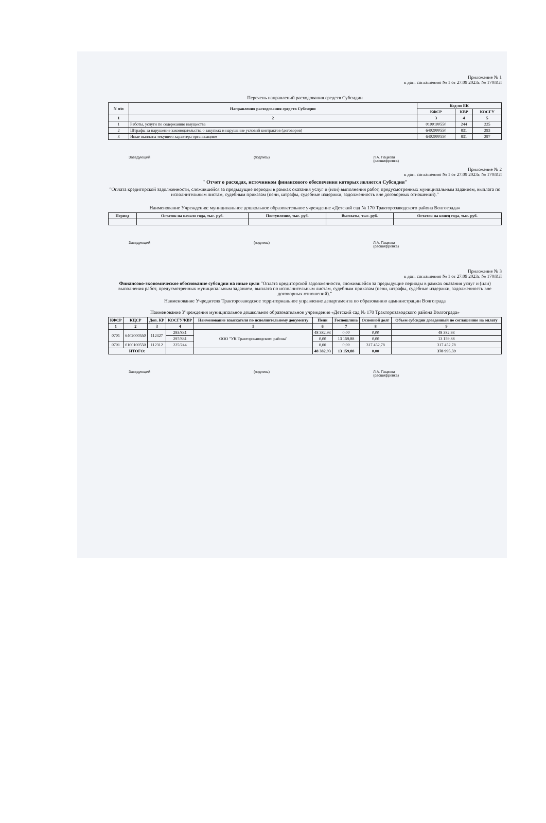Приложение № 1
к доп. соглашению № 1 от 27.09 2023г. № 170/ИЛ
Перечень направлений расходования средств Субсидии
| N п/п | Направления расходования средств Субсидии | Код по БК | | |
| --- | --- | --- | --- | --- |
| | | КФСР | КВР | КОСГУ |
| 1 | 2 | 3 | 4 | 5 |
| 1 | Работы, услуги по содержанию имущества | 0100100550 | 244 | 225 |
| 2 | Штрафы за нарушение законодательства о закупках и нарушение условий контрактов (договоров) | 6402000550 | 831 | 293 |
| 3 | Иные выплаты текущего характера организациям | 6402000550 | 831 | 297 |
Заведующий (подпись) Л.А. Пацкова
(расшифровка)
Приложение № 2
к доп. соглашению № 1 от 27.09 2023г. № 170/ИЛ
" Отчет о расходах, источником финансового обеспечения которых является Субсидия"
"Оплата кредиторской задолженности, сложившейся за предыдущие периоды в рамках оказания услуг и (или) выполнения работ, предусмотренных муниципальным заданием, выплата по исполнительным листам, судебным приказам (пени, штрафы, судебные издержки, задолженность вне договорных отношений)."
Наименование Учреждения: муниципальное дошкольное образовательное учреждение «Детский сад № 170 Тракторозаводского района Волгограда»
| Период | Остаток на начало года, тыс. руб. | Поступление, тыс. руб. | Выплаты, тыс. руб. | Остаток на конец года, тыс. руб. |
| --- | --- | --- | --- | --- |
Заведующий (подпись) Л.А. Пацкова
(расшифровка)
Приложение № 3
к доп. соглашению № 1 от 27.09 2023г. № 170/ИЛ
Финансово-экономическое обоснование субсидии на иные цели "Оплата кредиторской задолженности, сложившейся за предыдущие периоды в рамках оказания услуг и (или) выполнения работ, предусмотренных муниципальным заданием, выплата по исполнительным листам, судебным приказам (пени, штрафы, судебные издержки, задолженность вне договорных отношений)."
Наименование Учредителя Тракторозаводское территориальное управление департамента по образованию администрации Волгограда
Наименование Учреждения муниципальное дошкольное образовательное учреждение «Детский сад № 170 Тракторозаводского района Волгограда»
| КФСР | КЦСР | Доп. КР | КОСГУ/КВР | Наименование взыскателя по исполнительному документу | Пени | Госпошлина | Основной долг | Объем субсидии доведенный по соглашению на оплату |
| --- | --- | --- | --- | --- | --- | --- | --- | --- |
| 1 | 2 | 3 | 4 | 5 | 6 | 7 | 8 | 9 |
| 0701 | 6402000550 | 112327 | 293/831 | ООО "УК Тракторозаводского района" | 48 382,93 | 0,00 | 0,00 | 48 382,93 |
| | | | 297/831 | | 0,00 | 13 159,88 | 0,00 | 13 159,88 |
| 0701 | 0100100550 | 112312 | 225/244 | | 0,00 | 0,00 | 317 452,78 | 317 452,78 |
| ИТОГО: | | | | | 48 382,93 | 13 159,88 | 0,00 | 378 995,59 |
Заведующий (подпись) Л.А. Пацкова
(расшифровка)